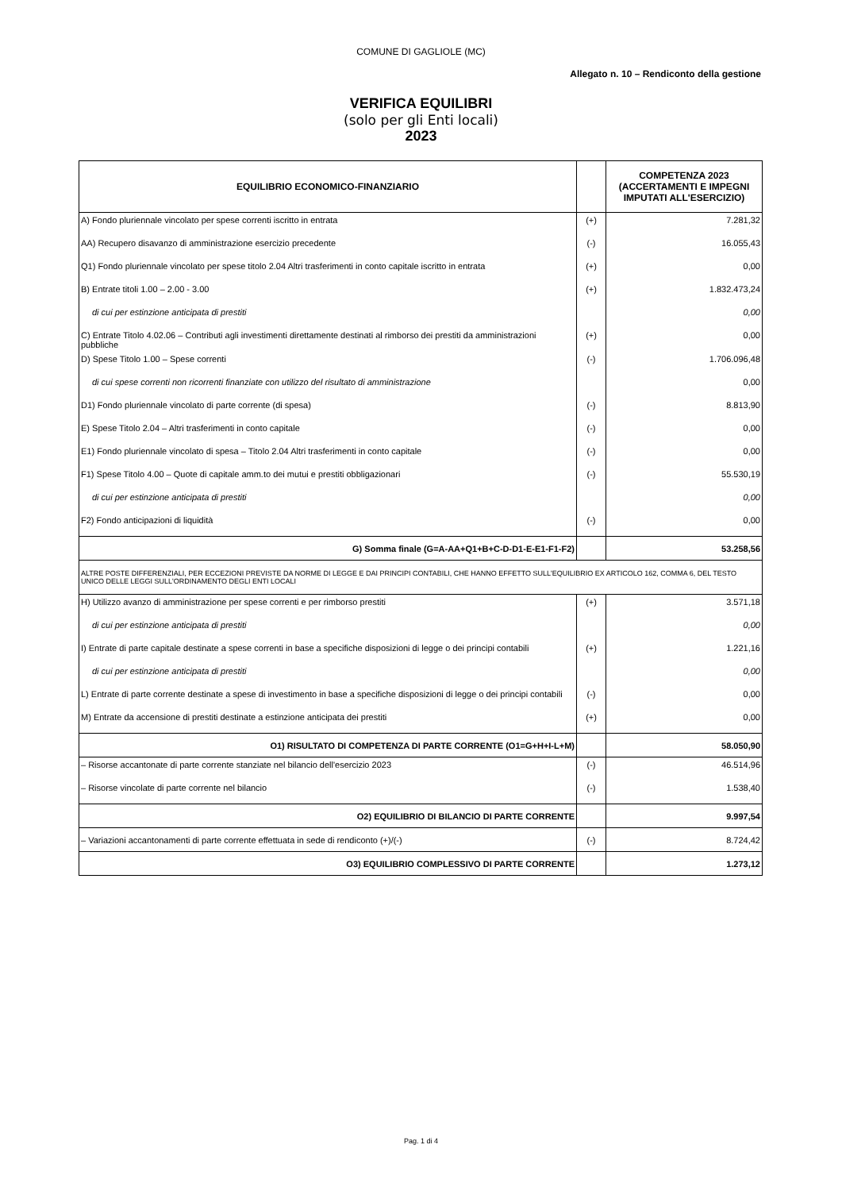COMUNE DI GAGLIOLE (MC)
Allegato n. 10 – Rendiconto della gestione
VERIFICA EQUILIBRI
(solo per gli Enti locali)
2023
| EQUILIBRIO ECONOMICO-FINANZIARIO | | COMPETENZA 2023 (ACCERTAMENTI E IMPEGNI IMPUTATI ALL'ESERCIZIO) |
| --- | --- | --- |
| A) Fondo pluriennale vincolato per spese correnti iscritto in entrata | (+) | 7.281,32 |
| AA) Recupero disavanzo di amministrazione esercizio precedente | (-) | 16.055,43 |
| Q1) Fondo pluriennale vincolato per spese titolo 2.04 Altri trasferimenti in conto capitale iscritto in entrata | (+) | 0,00 |
| B) Entrate titoli 1.00 – 2.00 - 3.00 | (+) | 1.832.473,24 |
| di cui per estinzione anticipata di prestiti | | 0,00 |
| C) Entrate Titolo 4.02.06 – Contributi agli investimenti direttamente destinati al rimborso dei prestiti da amministrazioni pubbliche | (+) | 0,00 |
| D) Spese Titolo 1.00 – Spese correnti | (-) | 1.706.096,48 |
| di cui spese correnti non ricorrenti finanziate con utilizzo del risultato di amministrazione | | 0,00 |
| D1) Fondo pluriennale vincolato di parte corrente (di spesa) | (-) | 8.813,90 |
| E) Spese Titolo 2.04 – Altri trasferimenti in conto capitale | (-) | 0,00 |
| E1) Fondo pluriennale vincolato di spesa – Titolo 2.04 Altri trasferimenti in conto capitale | (-) | 0,00 |
| F1) Spese Titolo 4.00 – Quote di capitale amm.to dei mutui e prestiti obbligazionari | (-) | 55.530,19 |
| di cui per estinzione anticipata di prestiti | | 0,00 |
| F2) Fondo anticipazioni di liquidità | (-) | 0,00 |
| G) Somma finale (G=A-AA+Q1+B+C-D-D1-E-E1-F1-F2) | | 53.258,56 |
| ALTRE POSTE DIFFERENZIALI, PER ECCEZIONI PREVISTE DA NORME DI LEGGE E DAI PRINCIPI CONTABILI, CHE HANNO EFFETTO SULL'EQUILIBRIO EX ARTICOLO 162, COMMA 6, DEL TESTO UNICO DELLE LEGGI SULL'ORDINAMENTO DEGLI ENTI LOCALI | | |
| H) Utilizzo avanzo di amministrazione per spese correnti e per rimborso prestiti | (+) | 3.571,18 |
| di cui per estinzione anticipata di prestiti | | 0,00 |
| I) Entrate di parte capitale destinate a spese correnti in base a specifiche disposizioni di legge o dei principi contabili | (+) | 1.221,16 |
| di cui per estinzione anticipata di prestiti | | 0,00 |
| L) Entrate di parte corrente destinate a spese di investimento in base a specifiche disposizioni di legge o dei principi contabili | (-) | 0,00 |
| M) Entrate da accensione di prestiti destinate a estinzione anticipata dei prestiti | (+) | 0,00 |
| O1) RISULTATO DI COMPETENZA DI PARTE CORRENTE (O1=G+H+I-L+M) | | 58.050,90 |
| – Risorse accantonate di parte corrente stanziate nel bilancio dell'esercizio 2023 | (-) | 46.514,96 |
| – Risorse vincolate di parte corrente nel bilancio | (-) | 1.538,40 |
| O2) EQUILIBRIO DI BILANCIO DI PARTE CORRENTE | | 9.997,54 |
| – Variazioni accantonamenti di parte corrente effettuata in sede di rendiconto (+)/(-) | (-) | 8.724,42 |
| O3) EQUILIBRIO COMPLESSIVO DI PARTE CORRENTE | | 1.273,12 |
Pag. 1 di 4